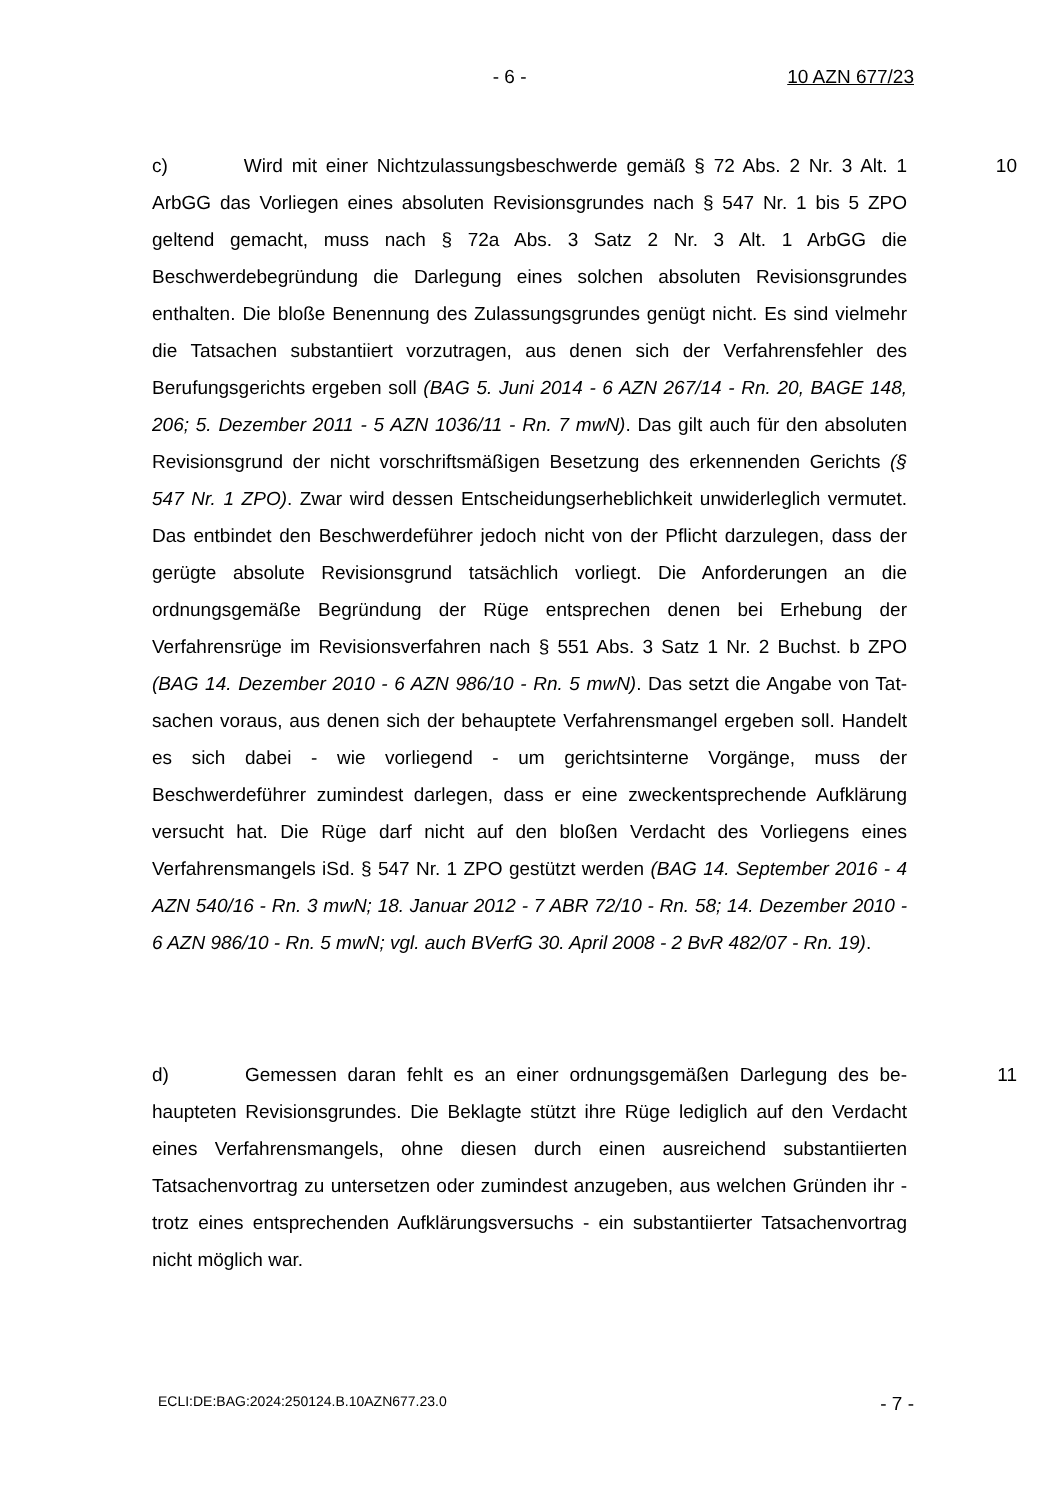- 6 - 10 AZN 677/23
10 c) Wird mit einer Nichtzulassungsbeschwerde gemäß § 72 Abs. 2 Nr. 3 Alt. 1 ArbGG das Vorliegen eines absoluten Revisionsgrundes nach § 547 Nr. 1 bis 5 ZPO geltend gemacht, muss nach § 72a Abs. 3 Satz 2 Nr. 3 Alt. 1 ArbGG die Beschwerdebegründung die Darlegung eines solchen absoluten Revisions­grundes enthalten. Die bloße Benennung des Zulassungsgrundes genügt nicht. Es sind vielmehr die Tatsachen substantiiert vorzutragen, aus denen sich der Verfahrensfehler des Berufungsgerichts ergeben soll (BAG 5. Juni 2014 - 6 AZN 267/14 - Rn. 20, BAGE 148, 206; 5. Dezember 2011 - 5 AZN 1036/11 - Rn. 7 mwN). Das gilt auch für den absoluten Revisionsgrund der nicht vorschriftsmäßi­gen Besetzung des erkennenden Gerichts (§ 547 Nr. 1 ZPO). Zwar wird dessen Entscheidungserheblichkeit unwiderleglich vermutet. Das entbindet den Be­schwerdeführer jedoch nicht von der Pflicht darzulegen, dass der gerügte abso­lute Revisionsgrund tatsächlich vorliegt. Die Anforderungen an die ordnungsge­mäße Begründung der Rüge entsprechen denen bei Erhebung der Verfahrens­rüge im Revisionsverfahren nach § 551 Abs. 3 Satz 1 Nr. 2 Buchst. b ZPO (BAG 14. Dezember 2010 - 6 AZN 986/10 - Rn. 5 mwN). Das setzt die Angabe von Tat­sachen voraus, aus denen sich der behauptete Verfahrensmangel ergeben soll. Handelt es sich dabei - wie vorliegend - um gerichtsinterne Vorgänge, muss der Beschwerdeführer zumindest darlegen, dass er eine zweckentsprechende Auf­klärung versucht hat. Die Rüge darf nicht auf den bloßen Verdacht des Vorliegens eines Verfahrensmangels iSd. § 547 Nr. 1 ZPO gestützt werden (BAG 14. Sep­tember 2016 - 4 AZN 540/16 - Rn. 3 mwN; 18. Januar 2012 - 7 ABR 72/10 - Rn. 58; 14. Dezember 2010 - 6 AZN 986/10 - Rn. 5 mwN; vgl. auch BVerfG 30. April 2008 - 2 BvR 482/07 - Rn. 19).
11 d) Gemessen daran fehlt es an einer ordnungsgemäßen Darlegung des be­haupteten Revisionsgrundes. Die Beklagte stützt ihre Rüge lediglich auf den Ver­dacht eines Verfahrensmangels, ohne diesen durch einen ausreichend substan­tiierten Tatsachenvortrag zu untersetzen oder zumindest anzugeben, aus wel­chen Gründen ihr - trotz eines entsprechenden Aufklärungsversuchs - ein sub­stantiierter Tatsachenvortrag nicht möglich war.
ECLI:DE:BAG:2024:250124.B.10AZN677.23.0 - 7 -